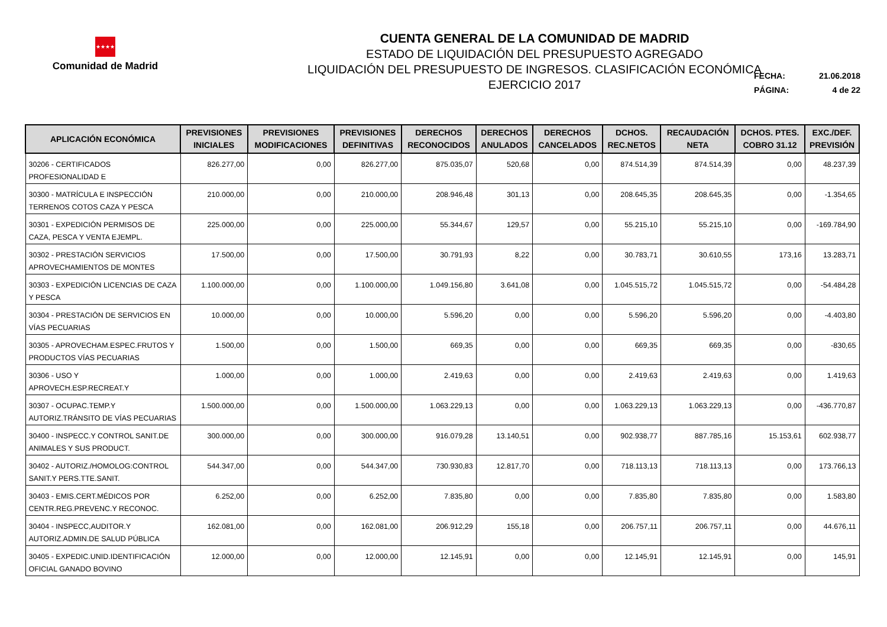★★★★
Comunidad de Madrid
CUENTA GENERAL DE LA COMUNIDAD DE MADRID
ESTADO DE LIQUIDACIÓN DEL PRESUPUESTO AGREGADO
LIQUIDACIÓN DEL PRESUPUESTO DE INGRESOS. CLASIFICACIÓN ECONÓMICA
EJERCICIO 2017
FECHA: 21.06.2018
PÁGINA: 4 de 22
| APLICACIÓN ECONÓMICA | PREVISIONES INICIALES | PREVISIONES MODIFICACIONES | PREVISIONES DEFINITIVAS | DERECHOS RECONOCIDOS | DERECHOS ANULADOS | DERECHOS CANCELADOS | DCHOS. REC.NETOS | RECAUDACIÓN NETA | DCHOS. PTES. COBRO 31.12 | EXC./DEF. PREVISIÓN |
| --- | --- | --- | --- | --- | --- | --- | --- | --- | --- | --- |
| 30206 - CERTIFICADOS PROFESIONALIDAD E | 826.277,00 | 0,00 | 826.277,00 | 875.035,07 | 520,68 | 0,00 | 874.514,39 | 874.514,39 | 0,00 | 48.237,39 |
| 30300 - MATRÍCULA E INSPECCIÓN TERRENOS COTOS CAZA Y PESCA | 210.000,00 | 0,00 | 210.000,00 | 208.946,48 | 301,13 | 0,00 | 208.645,35 | 208.645,35 | 0,00 | -1.354,65 |
| 30301 - EXPEDICIÓN PERMISOS DE CAZA, PESCA Y VENTA EJEMPL. | 225.000,00 | 0,00 | 225.000,00 | 55.344,67 | 129,57 | 0,00 | 55.215,10 | 55.215,10 | 0,00 | -169.784,90 |
| 30302 - PRESTACIÓN SERVICIOS APROVECHAMIENTOS DE MONTES | 17.500,00 | 0,00 | 17.500,00 | 30.791,93 | 8,22 | 0,00 | 30.783,71 | 30.610,55 | 173,16 | 13.283,71 |
| 30303 - EXPEDICIÓN LICENCIAS DE CAZA Y PESCA | 1.100.000,00 | 0,00 | 1.100.000,00 | 1.049.156,80 | 3.641,08 | 0,00 | 1.045.515,72 | 1.045.515,72 | 0,00 | -54.484,28 |
| 30304 - PRESTACIÓN DE SERVICIOS EN VÍAS PECUARIAS | 10.000,00 | 0,00 | 10.000,00 | 5.596,20 | 0,00 | 0,00 | 5.596,20 | 5.596,20 | 0,00 | -4.403,80 |
| 30305 - APROVECHAM.ESPEC.FRUTOS Y PRODUCTOS VÍAS PECUARIAS | 1.500,00 | 0,00 | 1.500,00 | 669,35 | 0,00 | 0,00 | 669,35 | 669,35 | 0,00 | -830,65 |
| 30306 - USO Y APROVECH.ESP.RECREAT.Y | 1.000,00 | 0,00 | 1.000,00 | 2.419,63 | 0,00 | 0,00 | 2.419,63 | 2.419,63 | 0,00 | 1.419,63 |
| 30307 - OCUPAC.TEMP.Y AUTORIZ.TRÁNSITO DE VÍAS PECUARIAS | 1.500.000,00 | 0,00 | 1.500.000,00 | 1.063.229,13 | 0,00 | 0,00 | 1.063.229,13 | 1.063.229,13 | 0,00 | -436.770,87 |
| 30400 - INSPECC.Y CONTROL SANIT.DE ANIMALES Y SUS PRODUCT. | 300.000,00 | 0,00 | 300.000,00 | 916.079,28 | 13.140,51 | 0,00 | 902.938,77 | 887.785,16 | 15.153,61 | 602.938,77 |
| 30402 - AUTORIZ./HOMOLOG:CONTROL SANIT.Y PERS.TTE.SANIT. | 544.347,00 | 0,00 | 544.347,00 | 730.930,83 | 12.817,70 | 0,00 | 718.113,13 | 718.113,13 | 0,00 | 173.766,13 |
| 30403 - EMIS.CERT.MÉDICOS POR CENTR.REG.PREVENC.Y RECONOC. | 6.252,00 | 0,00 | 6.252,00 | 7.835,80 | 0,00 | 0,00 | 7.835,80 | 7.835,80 | 0,00 | 1.583,80 |
| 30404 - INSPECC,AUDITOR.Y AUTORIZ.ADMIN.DE SALUD PÚBLICA | 162.081,00 | 0,00 | 162.081,00 | 206.912,29 | 155,18 | 0,00 | 206.757,11 | 206.757,11 | 0,00 | 44.676,11 |
| 30405 - EXPEDIC.UNID.IDENTIFICACIÓN OFICIAL GANADO BOVINO | 12.000,00 | 0,00 | 12.000,00 | 12.145,91 | 0,00 | 0,00 | 12.145,91 | 12.145,91 | 0,00 | 145,91 |